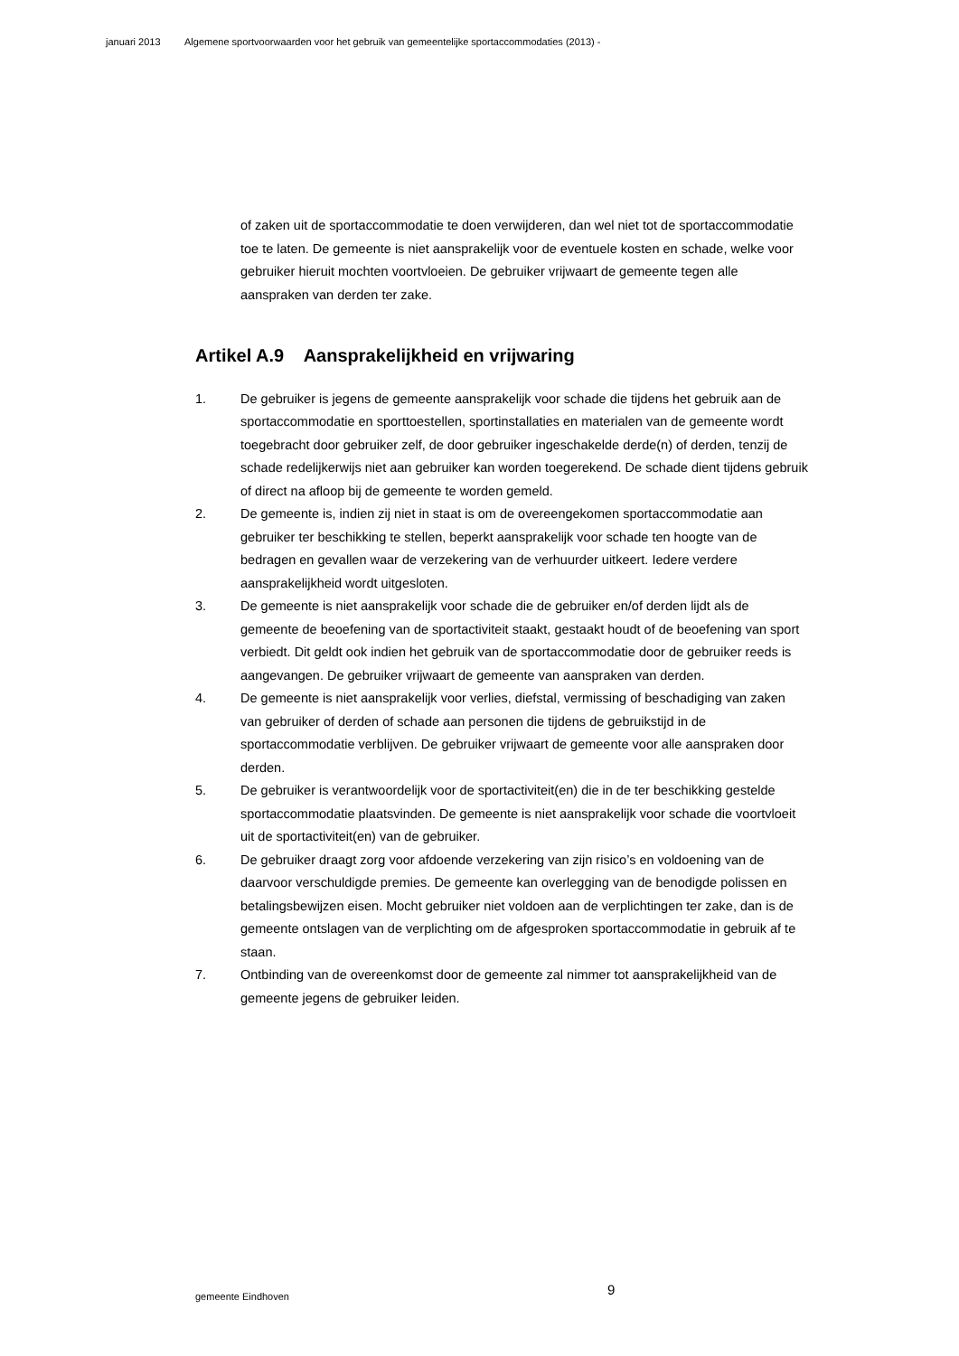januari 2013 Algemene sportvoorwaarden voor het gebruik van gemeentelijke sportaccommodaties (2013) -
of zaken uit de sportaccommodatie te doen verwijderen, dan wel niet tot de sportaccommodatie toe te laten. De gemeente is niet aansprakelijk voor de eventuele kosten en schade, welke voor gebruiker hieruit mochten voortvloeien. De gebruiker vrijwaart de gemeente tegen alle aanspraken van derden ter zake.
Artikel A.9 Aansprakelijkheid en vrijwaring
1. De gebruiker is jegens de gemeente aansprakelijk voor schade die tijdens het gebruik aan de sportaccommodatie en sporttoestellen, sportinstallaties en materialen van de gemeente wordt toegebracht door gebruiker zelf, de door gebruiker ingeschakelde derde(n) of derden, tenzij de schade redelijkerwijs niet aan gebruiker kan worden toegerekend. De schade dient tijdens gebruik of direct na afloop bij de gemeente te worden gemeld.
2. De gemeente is, indien zij niet in staat is om de overeengekomen sportaccommodatie aan gebruiker ter beschikking te stellen, beperkt aansprakelijk voor schade ten hoogte van de bedragen en gevallen waar de verzekering van de verhuurder uitkeert. Iedere verdere aansprakelijkheid wordt uitgesloten.
3. De gemeente is niet aansprakelijk voor schade die de gebruiker en/of derden lijdt als de gemeente de beoefening van de sportactiviteit staakt, gestaakt houdt of de beoefening van sport verbiedt. Dit geldt ook indien het gebruik van de sportaccommodatie door de gebruiker reeds is aangevangen. De gebruiker vrijwaart de gemeente van aanspraken van derden.
4. De gemeente is niet aansprakelijk voor verlies, diefstal, vermissing of beschadiging van zaken van gebruiker of derden of schade aan personen die tijdens de gebruikstijd in de sportaccommodatie verblijven. De gebruiker vrijwaart de gemeente voor alle aanspraken door derden.
5. De gebruiker is verantwoordelijk voor de sportactiviteit(en) die in de ter beschikking gestelde sportaccommodatie plaatsvinden. De gemeente is niet aansprakelijk voor schade die voortvloeit uit de sportactiviteit(en) van de gebruiker.
6. De gebruiker draagt zorg voor afdoende verzekering van zijn risico’s en voldoening van de daarvoor verschuldigde premies. De gemeente kan overlegging van de benodigde polissen en betalingsbewijzen eisen. Mocht gebruiker niet voldoen aan de verplichtingen ter zake, dan is de gemeente ontslagen van de verplichting om de afgesproken sportaccommodatie in gebruik af te staan.
7. Ontbinding van de overeenkomst door de gemeente zal nimmer tot aansprakelijkheid van de gemeente jegens de gebruiker leiden.
gemeente Eindhoven 9